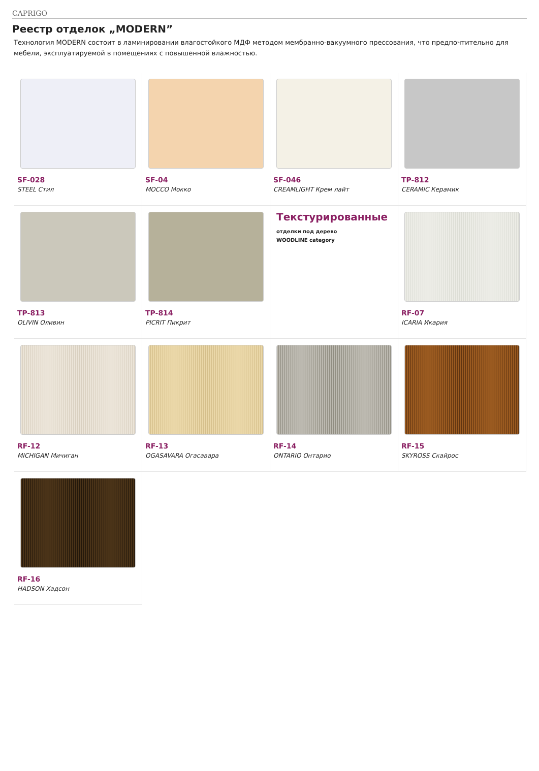CAPRIGO
Реестр отделок „MODERN”
Технология MODERN состоит в ламинировании влагостойкого МДФ методом мембранно-вакуумного прессования, что предпочтительно для мебели, эксплуатируемой в помещениях с повышенной влажностью.
SF-028
STEEL Стил
SF-04
MOCCO Мокко
SF-046
CREAMLIGHT Крем лайт
TP-812
CERAMIC Керамик
TP-813
OLIVIN Оливин
TP-814
PICRIT Пикрит
Текстурированные
отделки под дерево
WOODLINE category
RF-07
ICARIA Икария
RF-12
MICHIGAN Мичиган
RF-13
OGASAVARA Огасавара
RF-14
ONTARIO Онтарио
RF-15
SKYROSS Скайрос
RF-16
HADSON Хадсон